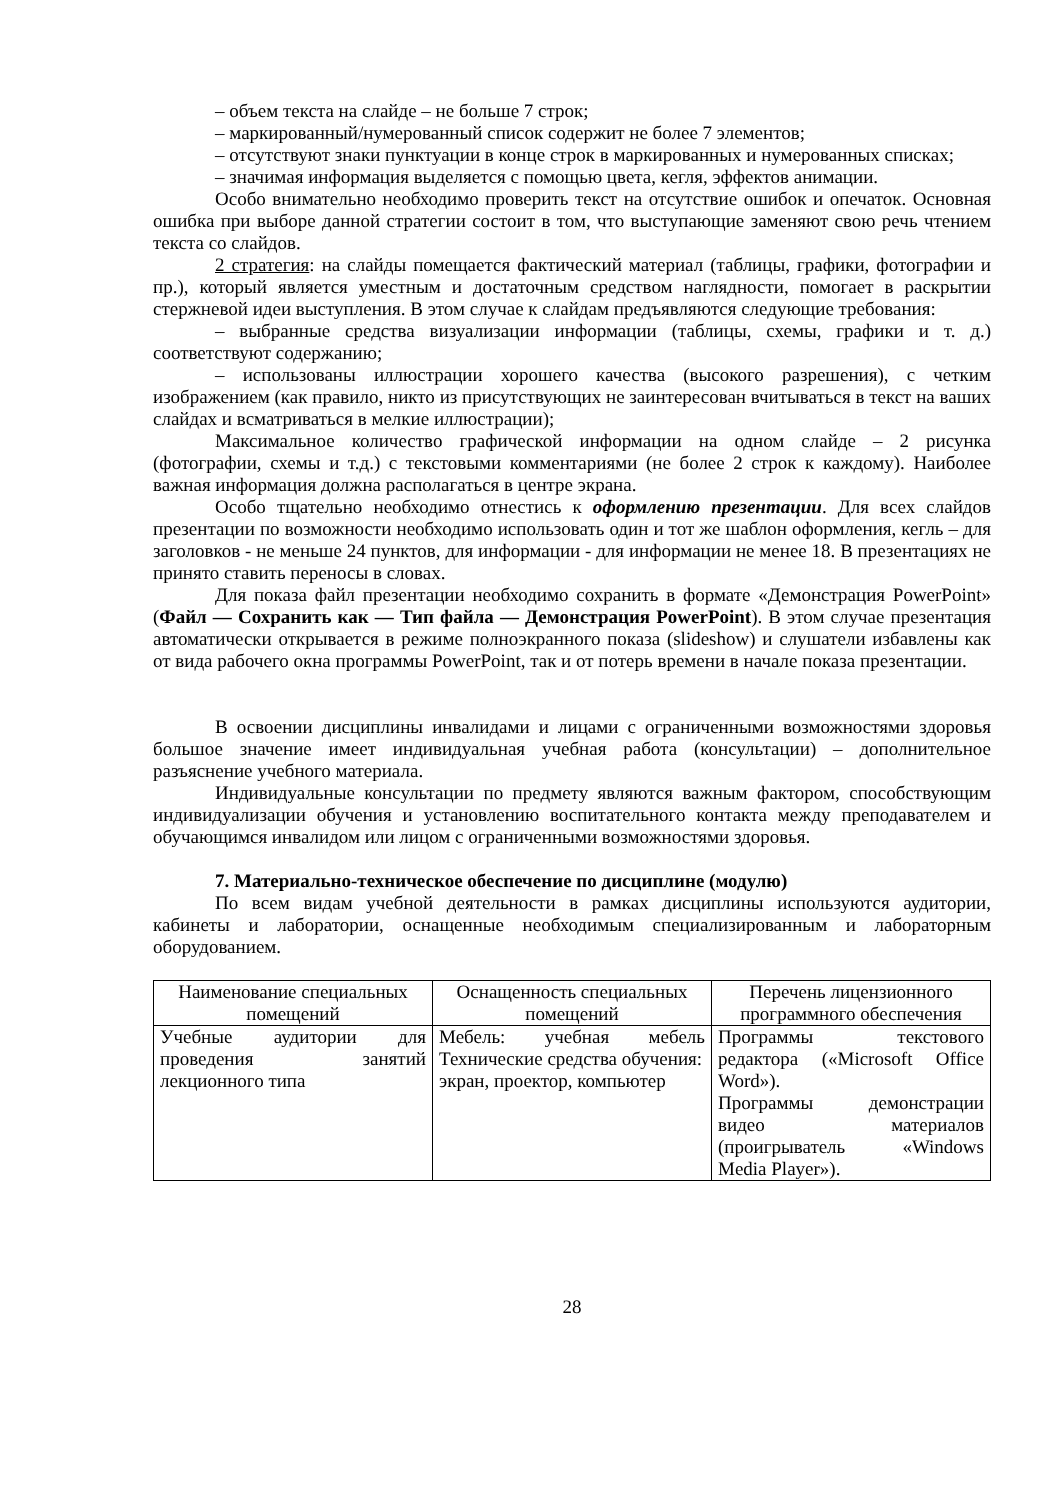– объем текста на слайде – не больше 7 строк;
– маркированный/нумерованный список содержит не более 7 элементов;
– отсутствуют знаки пунктуации в конце строк в маркированных и нумерованных списках;
– значимая информация выделяется с помощью цвета, кегля, эффектов анимации.
Особо внимательно необходимо проверить текст на отсутствие ошибок и опечаток. Основная ошибка при выборе данной стратегии состоит в том, что выступающие заменяют свою речь чтением текста со слайдов.
2 стратегия: на слайды помещается фактический материал (таблицы, графики, фотографии и пр.), который является уместным и достаточным средством наглядности, помогает в раскрытии стержневой идеи выступления. В этом случае к слайдам предъявляются следующие требования:
– выбранные средства визуализации информации (таблицы, схемы, графики и т. д.) соответствуют содержанию;
– использованы иллюстрации хорошего качества (высокого разрешения), с четким изображением (как правило, никто из присутствующих не заинтересован вчитываться в текст на ваших слайдах и всматриваться в мелкие иллюстрации);
Максимальное количество графической информации на одном слайде – 2 рисунка (фотографии, схемы и т.д.) с текстовыми комментариями (не более 2 строк к каждому). Наиболее важная информация должна располагаться в центре экрана.
Особо тщательно необходимо отнестись к оформлению презентации. Для всех слайдов презентации по возможности необходимо использовать один и тот же шаблон оформления, кегль – для заголовков - не меньше 24 пунктов, для информации - для информации не менее 18. В презентациях не принято ставить переносы в словах.
Для показа файл презентации необходимо сохранить в формате «Демонстрация PowerPoint» (Файл — Сохранить как — Тип файла — Демонстрация PowerPoint). В этом случае презентация автоматически открывается в режиме полноэкранного показа (slideshow) и слушатели избавлены как от вида рабочего окна программы PowerPoint, так и от потерь времени в начале показа презентации.
В освоении дисциплины инвалидами и лицами с ограниченными возможностями здоровья большое значение имеет индивидуальная учебная работа (консультации) – дополнительное разъяснение учебного материала.
Индивидуальные консультации по предмету являются важным фактором, способствующим индивидуализации обучения и установлению воспитательного контакта между преподавателем и обучающимся инвалидом или лицом с ограниченными возможностями здоровья.
7. Материально-техническое обеспечение по дисциплине (модулю)
По всем видам учебной деятельности в рамках дисциплины используются аудитории, кабинеты и лаборатории, оснащенные необходимым специализированным и лабораторным оборудованием.
| Наименование специальных помещений | Оснащенность специальных помещений | Перечень лицензионного программного обеспечения |
| Учебные аудитории для проведения занятий лекционного типа | Мебель: учебная мебель Технические средства обучения: экран, проектор, компьютер | Программы текстового редактора («Microsoft Office Word»). Программы демонстрации видео материалов (проигрыватель «Windows Media Player»). |
28